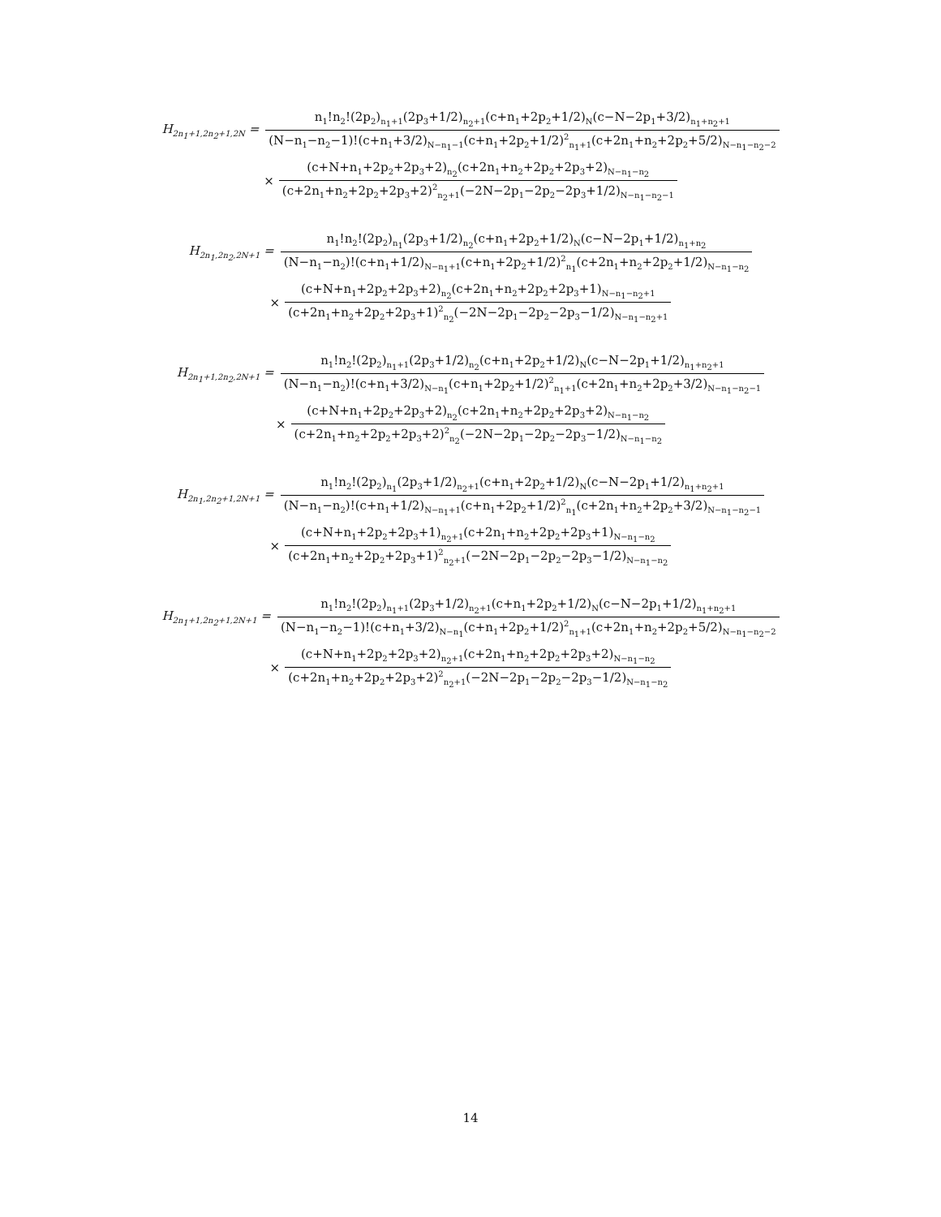H<sub>2n<sub>1</sub>+1,2n<sub>2</sub>+1,2N</sub> = n<sub>1</sub>!n<sub>2</sub>!(2p<sub>2</sub>)<sub>n<sub>1</sub>+1</sub>(2p<sub>3</sub>+1/2)<sub>n<sub>2</sub>+1</sub>(c+n<sub>1</sub>+2p<sub>2</sub>+1/2)<sub>N</sub>(c−N−2p<sub>1</sub>+3/2)<sub>n<sub>1</sub>+n<sub>2</sub>+1</sub> (N−n<sub>1</sub>−n<sub>2</sub>−1)!(c+n<sub>1</sub>+3/2)<sub>N−n<sub>1</sub>−1</sub>(c+n<sub>1</sub>+2p<sub>2</sub>+1/2)<sup>2</sup><sub>n<sub>1</sub>+1</sub>(c+2n<sub>1</sub>+n<sub>2</sub>+2p<sub>2</sub>+5/2)<sub>N−n<sub>1</sub>−n<sub>2</sub>−2</sub>
× (c+N+n<sub>1</sub>+2p<sub>2</sub>+2p<sub>3</sub>+2)<sub>n<sub>2</sub></sub>(c+2n<sub>1</sub>+n<sub>2</sub>+2p<sub>2</sub>+2p<sub>3</sub>+2)<sub>N−n<sub>1</sub>−n<sub>2</sub></sub> (c+2n<sub>1</sub>+n<sub>2</sub>+2p<sub>2</sub>+2p<sub>3</sub>+2)<sup>2</sup><sub>n<sub>2</sub>+1</sub>(−2N−2p<sub>1</sub>−2p<sub>2</sub>−2p<sub>3</sub>+1/2)<sub>N−n<sub>1</sub>−n<sub>2</sub>−1</sub>
H<sub>2n<sub>1</sub>,2n<sub>2</sub>,2N+1</sub> = n<sub>1</sub>!n<sub>2</sub>!(2p<sub>2</sub>)<sub>n<sub>1</sub></sub>(2p<sub>3</sub>+1/2)<sub>n<sub>2</sub></sub>(c+n<sub>1</sub>+2p<sub>2</sub>+1/2)<sub>N</sub>(c−N−2p<sub>1</sub>+1/2)<sub>n<sub>1</sub>+n<sub>2</sub></sub> (N−n<sub>1</sub>−n<sub>2</sub>)!(c+n<sub>1</sub>+1/2)<sub>N−n<sub>1</sub>+1</sub>(c+n<sub>1</sub>+2p<sub>2</sub>+1/2)<sup>2</sup><sub>n<sub>1</sub></sub>(c+2n<sub>1</sub>+n<sub>2</sub>+2p<sub>2</sub>+1/2)<sub>N−n<sub>1</sub>−n<sub>2</sub></sub>
× (c+N+n<sub>1</sub>+2p<sub>2</sub>+2p<sub>3</sub>+2)<sub>n<sub>2</sub></sub>(c+2n<sub>1</sub>+n<sub>2</sub>+2p<sub>2</sub>+2p<sub>3</sub>+1)<sub>N−n<sub>1</sub>−n<sub>2</sub>+1</sub> (c+2n<sub>1</sub>+n<sub>2</sub>+2p<sub>2</sub>+2p<sub>3</sub>+1)<sup>2</sup><sub>n<sub>2</sub></sub>(−2N−2p<sub>1</sub>−2p<sub>2</sub>−2p<sub>3</sub>−1/2)<sub>N−n<sub>1</sub>−n<sub>2</sub>+1</sub>
H<sub>2n<sub>1</sub>+1,2n<sub>2</sub>,2N+1</sub> = n<sub>1</sub>!n<sub>2</sub>!(2p<sub>2</sub>)<sub>n<sub>1</sub>+1</sub>(2p<sub>3</sub>+1/2)<sub>n<sub>2</sub></sub>(c+n<sub>1</sub>+2p<sub>2</sub>+1/2)<sub>N</sub>(c−N−2p<sub>1</sub>+1/2)<sub>n<sub>1</sub>+n<sub>2</sub>+1</sub> (N−n<sub>1</sub>−n<sub>2</sub>)!(c+n<sub>1</sub>+3/2)<sub>N−n<sub>1</sub></sub>(c+n<sub>1</sub>+2p<sub>2</sub>+1/2)<sup>2</sup><sub>n<sub>1</sub>+1</sub>(c+2n<sub>1</sub>+n<sub>2</sub>+2p<sub>2</sub>+3/2)<sub>N−n<sub>1</sub>−n<sub>2</sub>−1</sub>
× (c+N+n<sub>1</sub>+2p<sub>2</sub>+2p<sub>3</sub>+2)<sub>n<sub>2</sub></sub>(c+2n<sub>1</sub>+n<sub>2</sub>+2p<sub>2</sub>+2p<sub>3</sub>+2)<sub>N−n<sub>1</sub>−n<sub>2</sub></sub> (c+2n<sub>1</sub>+n<sub>2</sub>+2p<sub>2</sub>+2p<sub>3</sub>+2)<sup>2</sup><sub>n<sub>2</sub></sub>(−2N−2p<sub>1</sub>−2p<sub>2</sub>−2p<sub>3</sub>−1/2)<sub>N−n<sub>1</sub>−n<sub>2</sub></sub>
H<sub>2n<sub>1</sub>,2n<sub>2</sub>+1,2N+1</sub> = n<sub>1</sub>!n<sub>2</sub>!(2p<sub>2</sub>)<sub>n<sub>1</sub></sub>(2p<sub>3</sub>+1/2)<sub>n<sub>2</sub>+1</sub>(c+n<sub>1</sub>+2p<sub>2</sub>+1/2)<sub>N</sub>(c−N−2p<sub>1</sub>+1/2)<sub>n<sub>1</sub>+n<sub>2</sub>+1</sub> (N−n<sub>1</sub>−n<sub>2</sub>)!(c+n<sub>1</sub>+1/2)<sub>N−n<sub>1</sub>+1</sub>(c+n<sub>1</sub>+2p<sub>2</sub>+1/2)<sup>2</sup><sub>n<sub>1</sub></sub>(c+2n<sub>1</sub>+n<sub>2</sub>+2p<sub>2</sub>+3/2)<sub>N−n<sub>1</sub>−n<sub>2</sub>−1</sub>
× (c+N+n<sub>1</sub>+2p<sub>2</sub>+2p<sub>3</sub>+1)<sub>n<sub>2</sub>+1</sub>(c+2n<sub>1</sub>+n<sub>2</sub>+2p<sub>2</sub>+2p<sub>3</sub>+1)<sub>N−n<sub>1</sub>−n<sub>2</sub></sub> (c+2n<sub>1</sub>+n<sub>2</sub>+2p<sub>2</sub>+2p<sub>3</sub>+1)<sup>2</sup><sub>n<sub>2</sub>+1</sub>(−2N−2p<sub>1</sub>−2p<sub>2</sub>−2p<sub>3</sub>−1/2)<sub>N−n<sub>1</sub>−n<sub>2</sub></sub>
H<sub>2n<sub>1</sub>+1,2n<sub>2</sub>+1,2N+1</sub> = n<sub>1</sub>!n<sub>2</sub>!(2p<sub>2</sub>)<sub>n<sub>1</sub>+1</sub>(2p<sub>3</sub>+1/2)<sub>n<sub>2</sub>+1</sub>(c+n<sub>1</sub>+2p<sub>2</sub>+1/2)<sub>N</sub>(c−N−2p<sub>1</sub>+1/2)<sub>n<sub>1</sub>+n<sub>2</sub>+1</sub> (N−n<sub>1</sub>−n<sub>2</sub>−1)!(c+n<sub>1</sub>+3/2)<sub>N−n<sub>1</sub></sub>(c+n<sub>1</sub>+2p<sub>2</sub>+1/2)<sup>2</sup><sub>n<sub>1</sub>+1</sub>(c+2n<sub>1</sub>+n<sub>2</sub>+2p<sub>2</sub>+5/2)<sub>N−n<sub>1</sub>−n<sub>2</sub>−2</sub>
× (c+N+n<sub>1</sub>+2p<sub>2</sub>+2p<sub>3</sub>+2)<sub>n<sub>2</sub>+1</sub>(c+2n<sub>1</sub>+n<sub>2</sub>+2p<sub>2</sub>+2p<sub>3</sub>+2)<sub>N−n<sub>1</sub>−n<sub>2</sub></sub> (c+2n<sub>1</sub>+n<sub>2</sub>+2p<sub>2</sub>+2p<sub>3</sub>+2)<sup>2</sup><sub>n<sub>2</sub>+1</sub>(−2N−2p<sub>1</sub>−2p<sub>2</sub>−2p<sub>3</sub>−1/2)<sub>N−n<sub>1</sub>−n<sub>2</sub></sub>
14